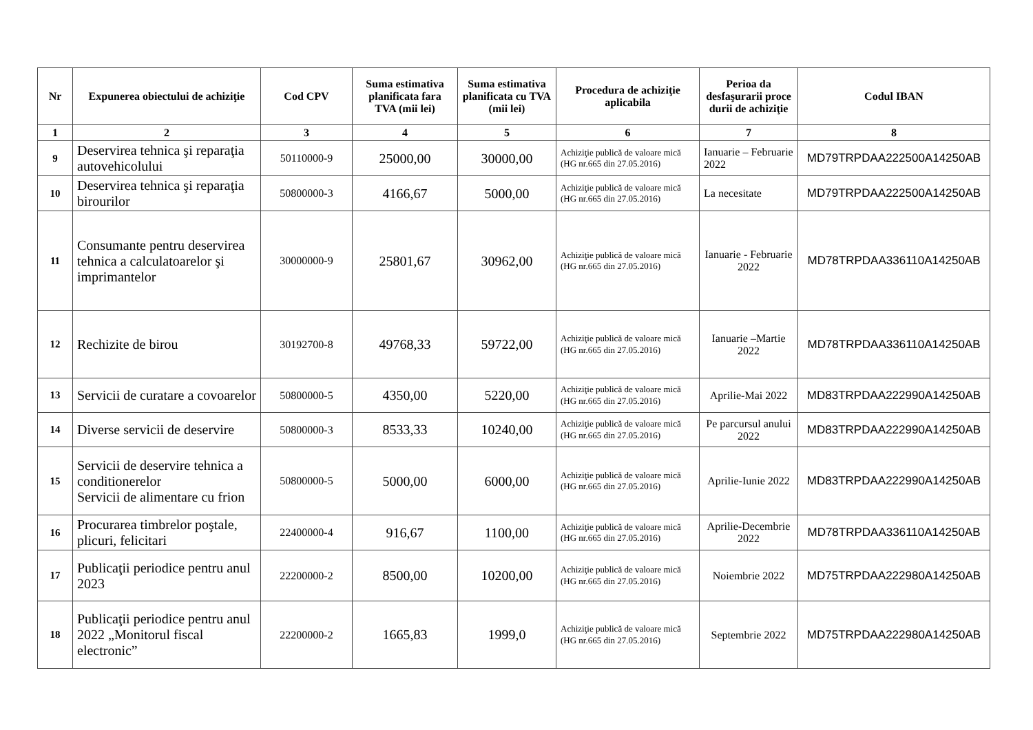| Nr | Expunerea obiectului de achiziţie | Cod CPV | Suma estimativa planificata fara TVA (mii lei) | Suma estimativa planificata cu TVA (mii lei) | Procedura de achiziţie aplicabila | Perioa da desfaşurarii proce durii de achiziţie | Codul IBAN |
| --- | --- | --- | --- | --- | --- | --- | --- |
| 1 | 2 | 3 | 4 | 5 | 6 | 7 | 8 |
| 9 | Deservirea tehnica şi reparaţia autovehicolului | 50110000-9 | 25000,00 | 30000,00 | Achiziţie publică de valoare mică (HG nr.665 din 27.05.2016) | Ianuarie – Februarie 2022 | MD79TRPDAA222500A14250AB |
| 10 | Deservirea tehnica şi reparaţia birourilor | 50800000-3 | 4166,67 | 5000,00 | Achiziţie publică de valoare mică (HG nr.665 din 27.05.2016) | La necesitate | MD79TRPDAA222500A14250AB |
| 11 | Consumante pentru deservirea tehnica a calculatoarelor şi imprimantelor | 30000000-9 | 25801,67 | 30962,00 | Achiziţie publică de valoare mică (HG nr.665 din 27.05.2016) | Ianuarie - Februarie 2022 | MD78TRPDAA336110A14250AB |
| 12 | Rechizite de birou | 30192700-8 | 49768,33 | 59722,00 | Achiziţie publică de valoare mică (HG nr.665 din 27.05.2016) | Ianuarie –Martie 2022 | MD78TRPDAA336110A14250AB |
| 13 | Servicii de curatare a covoarelor | 50800000-5 | 4350,00 | 5220,00 | Achiziţie publică de valoare mică (HG nr.665 din 27.05.2016) | Aprilie-Mai 2022 | MD83TRPDAA222990A14250AB |
| 14 | Diverse servicii de deservire | 50800000-3 | 8533,33 | 10240,00 | Achiziţie publică de valoare mică (HG nr.665 din 27.05.2016) | Pe parcursul anului 2022 | MD83TRPDAA222990A14250AB |
| 15 | Servicii de deservire tehnica a conditionerelor Servicii de alimentare cu frion | 50800000-5 | 5000,00 | 6000,00 | Achiziţie publică de valoare mică (HG nr.665 din 27.05.2016) | Aprilie-Iunie 2022 | MD83TRPDAA222990A14250AB |
| 16 | Procurarea timbrelor poştale, plicuri, felicitari | 22400000-4 | 916,67 | 1100,00 | Achiziţie publică de valoare mică (HG nr.665 din 27.05.2016) | Aprilie-Decembrie 2022 | MD78TRPDAA336110A14250AB |
| 17 | Publicaţii periodice pentru anul 2023 | 22200000-2 | 8500,00 | 10200,00 | Achiziţie publică de valoare mică (HG nr.665 din 27.05.2016) | Noiembrie 2022 | MD75TRPDAA222980A14250AB |
| 18 | Publicaţii periodice pentru anul 2022 „Monitorul fiscal electronic” | 22200000-2 | 1665,83 | 1999,0 | Achiziţie publică de valoare mică (HG nr.665 din 27.05.2016) | Septembrie 2022 | MD75TRPDAA222980A14250AB |